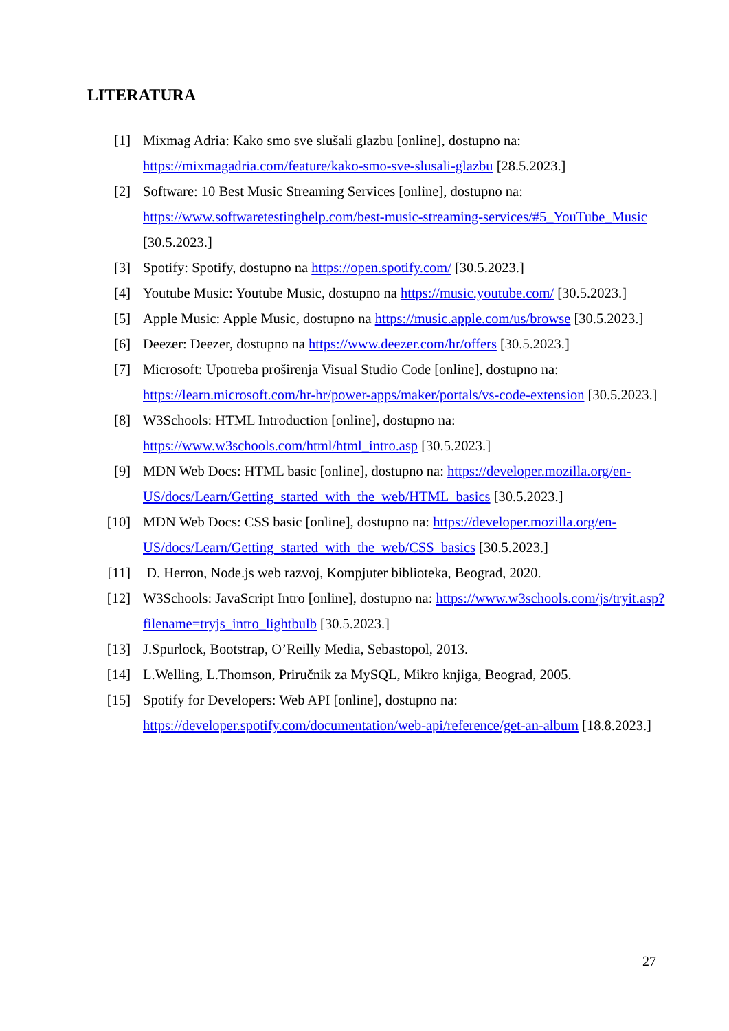LITERATURA
[1] Mixmag Adria: Kako smo sve slušali glazbu [online], dostupno na: https://mixmagadria.com/feature/kako-smo-sve-slusali-glazbu [28.5.2023.]
[2] Software: 10 Best Music Streaming Services [online], dostupno na: https://www.softwaretestinghelp.com/best-music-streaming-services/#5_YouTube_Music [30.5.2023.]
[3] Spotify: Spotify, dostupno na https://open.spotify.com/ [30.5.2023.]
[4] Youtube Music: Youtube Music, dostupno na https://music.youtube.com/ [30.5.2023.]
[5] Apple Music: Apple Music, dostupno na https://music.apple.com/us/browse [30.5.2023.]
[6] Deezer: Deezer, dostupno na https://www.deezer.com/hr/offers [30.5.2023.]
[7] Microsoft: Upotreba proširenja Visual Studio Code [online], dostupno na: https://learn.microsoft.com/hr-hr/power-apps/maker/portals/vs-code-extension [30.5.2023.]
[8] W3Schools: HTML Introduction [online], dostupno na: https://www.w3schools.com/html/html_intro.asp [30.5.2023.]
[9] MDN Web Docs: HTML basic [online], dostupno na: https://developer.mozilla.org/en-US/docs/Learn/Getting_started_with_the_web/HTML_basics [30.5.2023.]
[10] MDN Web Docs: CSS basic [online], dostupno na: https://developer.mozilla.org/en-US/docs/Learn/Getting_started_with_the_web/CSS_basics [30.5.2023.]
[11] D. Herron, Node.js web razvoj, Kompjuter biblioteka, Beograd, 2020.
[12] W3Schools: JavaScript Intro [online], dostupno na: https://www.w3schools.com/js/tryit.asp?filename=tryjs_intro_lightbulb [30.5.2023.]
[13] J.Spurlock, Bootstrap, O’Reilly Media, Sebastopol, 2013.
[14] L.Welling, L.Thomson, Priručnik za MySQL, Mikro knjiga, Beograd, 2005.
[15] Spotify for Developers: Web API [online], dostupno na: https://developer.spotify.com/documentation/web-api/reference/get-an-album [18.8.2023.]
27